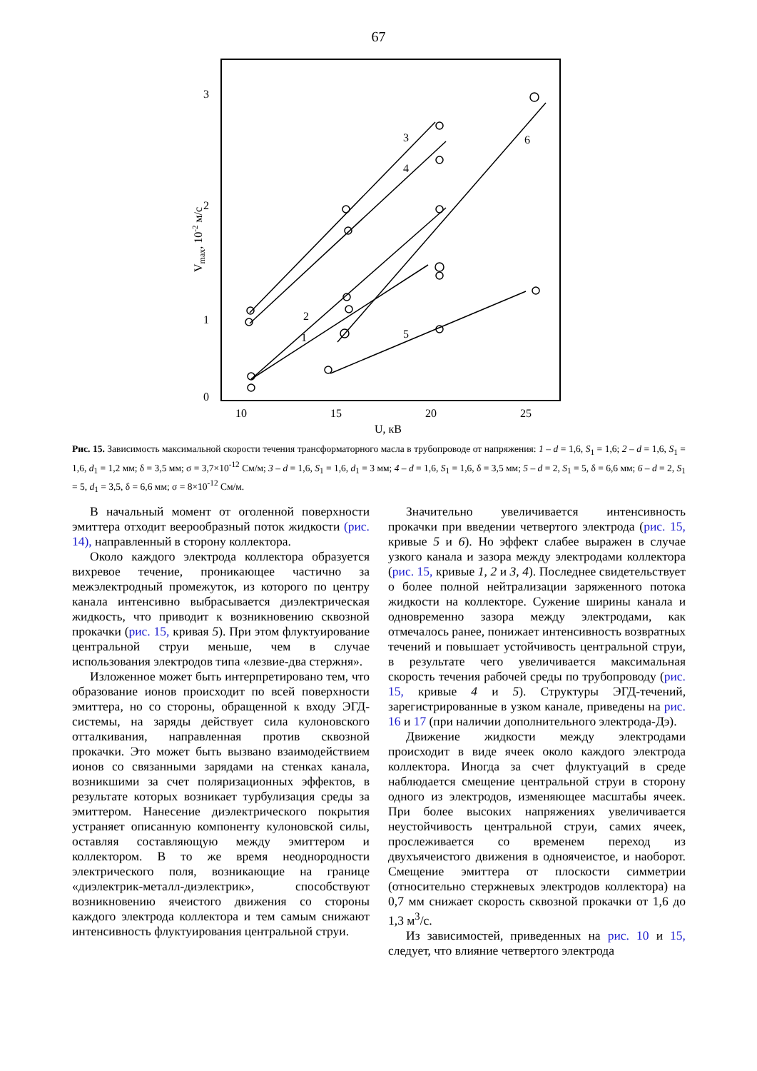67
0
1
2
3
10
15
20
25
U, кВ
Vmax, 10-2 м/с
3
4
6
2
1
5
Рис. 15. Зависимость максимальной скорости течения трансформаторного масла в трубопроводе от напряжения: 1 – d = 1,6, S<sub>1</sub> = 1,6; 2 – d = 1,6, S<sub>1</sub> = 1,6, d<sub>1</sub> = 1,2 мм; δ = 3,5 мм; σ = 3,7×10<sup>-12</sup> См/м; 3 – d = 1,6, S<sub>1</sub> = 1,6, d<sub>1</sub> = 3 мм; 4 – d = 1,6, S<sub>1</sub> = 1,6, δ = 3,5 мм; 5 – d = 2, S<sub>1</sub> = 5, δ = 6,6 мм; 6 – d = 2, S<sub>1</sub> = 5, d<sub>1</sub> = 3,5, δ = 6,6 мм; σ = 8×10<sup>-12</sup> См/м.
В начальный момент от оголенной поверхности эмиттера отходит веерообразный поток жидкости (рис. 14), направленный в сторону коллектора.
Около каждого электрода коллектора образуется вихревое течение, проникающее частично за межэлектродный промежуток, из которого по центру канала интенсивно выбрасывается диэлектрическая жидкость, что приводит к возникновению сквозной прокачки (рис. 15, кривая 5). При этом флуктуирование центральной струи меньше, чем в случае использования электродов типа «лезвие-два стержня».
Изложенное может быть интерпретировано тем, что образование ионов происходит по всей поверхности эмиттера, но со стороны, обращенной к входу ЭГД-системы, на заряды действует сила кулоновского отталкивания, направленная против сквозной прокачки. Это может быть вызвано взаимодействием ионов со связанными зарядами на стенках канала, возникшими за счет поляризационных эффектов, в результате которых возникает турбулизация среды за эмиттером. Нанесение диэлектрического покрытия устраняет описанную компоненту кулоновской силы, оставляя составляющую между эмиттером и коллектором. В то же время неоднородности электрического поля, возникающие на границе «диэлектрик-металл-диэлектрик», способствуют возникновению ячеистого движения со стороны каждого электрода коллектора и тем самым снижают интенсивность флуктуирования центральной струи.
Значительно увеличивается интенсивность прокачки при введении четвертого электрода (рис. 15, кривые 5 и 6). Но эффект слабее выражен в случае узкого канала и зазора между электродами коллектора (рис. 15, кривые 1, 2 и 3, 4). Последнее свидетельствует о более полной нейтрализации заряженного потока жидкости на коллекторе. Сужение ширины канала и одновременно зазора между электродами, как отмечалось ранее, понижает интенсивность возвратных течений и повышает устойчивость центральной струи, в результате чего увеличивается максимальная скорость течения рабочей среды по трубопроводу (рис. 15, кривые 4 и 5). Структуры ЭГД-течений, зарегистрированные в узком канале, приведены на рис. 16 и 17 (при наличии дополнительного электрода-Дэ).
Движение жидкости между электродами происходит в виде ячеек около каждого электрода коллектора. Иногда за счет флуктуаций в среде наблюдается смещение центральной струи в сторону одного из электродов, изменяющее масштабы ячеек. При более высоких напряжениях увеличивается неустойчивость центральной струи, самих ячеек, прослеживается со временем переход из двухъячеистого движения в одноячеистое, и наоборот. Смещение эмиттера от плоскости симметрии (относительно стержневых электродов коллектора) на 0,7 мм снижает скорость сквозной прокачки от 1,6 до 1,3 м<sup>3</sup>/с.
Из зависимостей, приведенных на рис. 10 и 15, следует, что влияние четвертого электрода